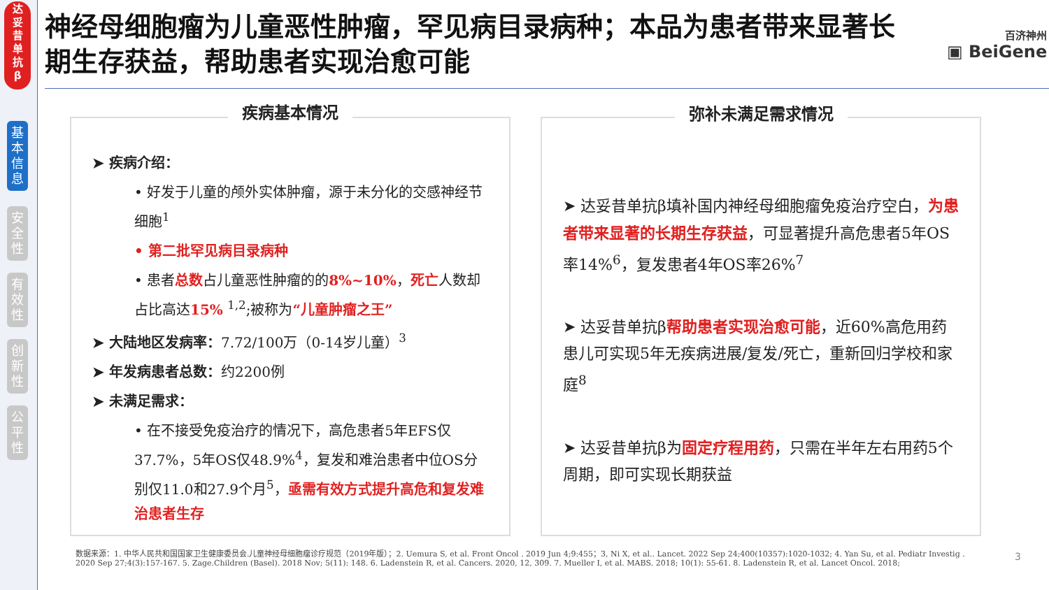达
妥
昔
单
抗
β
基
本
信
息
安
全
性
有
效
性
创
新
性
公
平
性
神经母细胞瘤为儿童恶性肿瘤，罕见病目录病种；本品为患者带来显著长期生存获益，帮助患者实现治愈可能
百济神州
▣ BeiGene
疾病基本情况
➤ 疾病介绍：
• 好发于儿童的颅外实体肿瘤，源于未分化的交感神经节细胞<sup>1</sup>
• 第二批罕见病目录病种
• 患者总数占儿童恶性肿瘤的的8%~10%，死亡人数却占比高达15% <sup>1,2</sup>;被称为“儿童肿瘤之王”
➤ 大陆地区发病率：7.72/100万（0-14岁儿童）<sup>3</sup>
➤ 年发病患者总数：约2200例
➤ 未满足需求：
• 在不接受免疫治疗的情况下，高危患者5年EFS仅37.7%，5年OS仅48.9%<sup>4</sup>，复发和难治患者中位OS分别仅11.0和27.9个月<sup>5</sup>，亟需有效方式提升高危和复发难治患者生存
弥补未满足需求情况
➤ 达妥昔单抗β填补国内神经母细胞瘤免疫治疗空白，为患者带来显著的长期生存获益，可显著提升高危患者5年OS率14%<sup>6</sup>，复发患者4年OS率26%<sup>7</sup>
➤ 达妥昔单抗β帮助患者实现治愈可能，近60%高危用药患儿可实现5年无疾病进展/复发/死亡，重新回归学校和家庭<sup>8</sup>
➤ 达妥昔单抗β为固定疗程用药，只需在半年左右用药5个周期，即可实现长期获益
数据来源：1. 中华人民共和国国家卫生健康委员会.儿童神经母细胞瘤诊疗规范（2019年版）；2. Uemura S, et al. Front Oncol . 2019 Jun 4;9:455；3, Ni X, et al.. Lancet. 2022 Sep 24;400(10357):1020-1032; 4. Yan Su, et al. Pediatr Investig . 2020 Sep 27;4(3):157-167. 5. Zage.Children (Basel). 2018 Nov; 5(11): 148. 6. Ladenstein R, et al. Cancers. 2020, 12, 309. 7. Mueller I, et al. MABS. 2018; 10(1): 55-61. 8. Ladenstein R, et al. Lancet Oncol. 2018;
3